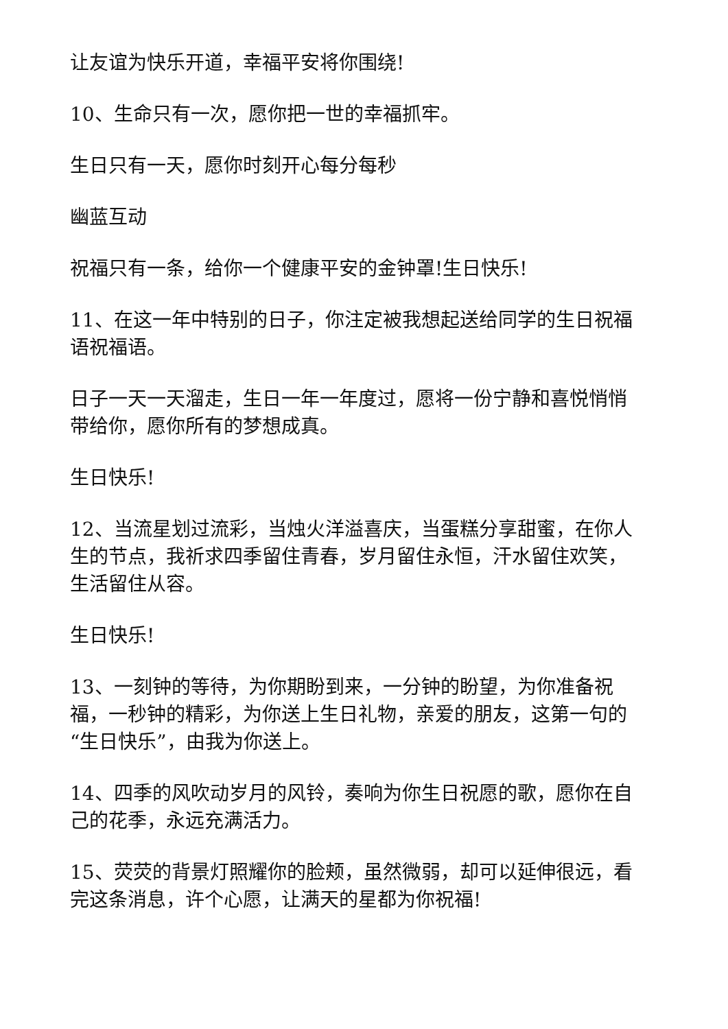让友谊为快乐开道，幸福平安将你围绕!
10、生命只有一次，愿你把一世的幸福抓牢。
生日只有一天，愿你时刻开心每分每秒
幽蓝互动
祝福只有一条，给你一个健康平安的金钟罩!生日快乐!
11、在这一年中特别的日子，你注定被我想起送给同学的生日祝福语祝福语。
日子一天一天溜走，生日一年一年度过，愿将一份宁静和喜悦悄悄带给你，愿你所有的梦想成真。
生日快乐!
12、当流星划过流彩，当烛火洋溢喜庆，当蛋糕分享甜蜜，在你人生的节点，我祈求四季留住青春，岁月留住永恒，汗水留住欢笑，生活留住从容。
生日快乐!
13、一刻钟的等待，为你期盼到来，一分钟的盼望，为你准备祝福，一秒钟的精彩，为你送上生日礼物，亲爱的朋友，这第一句的“生日快乐”，由我为你送上。
14、四季的风吹动岁月的风铃，奏响为你生日祝愿的歌，愿你在自己的花季，永远充满活力。
15、荧荧的背景灯照耀你的脸颊，虽然微弱，却可以延伸很远，看完这条消息，许个心愿，让满天的星都为你祝福!